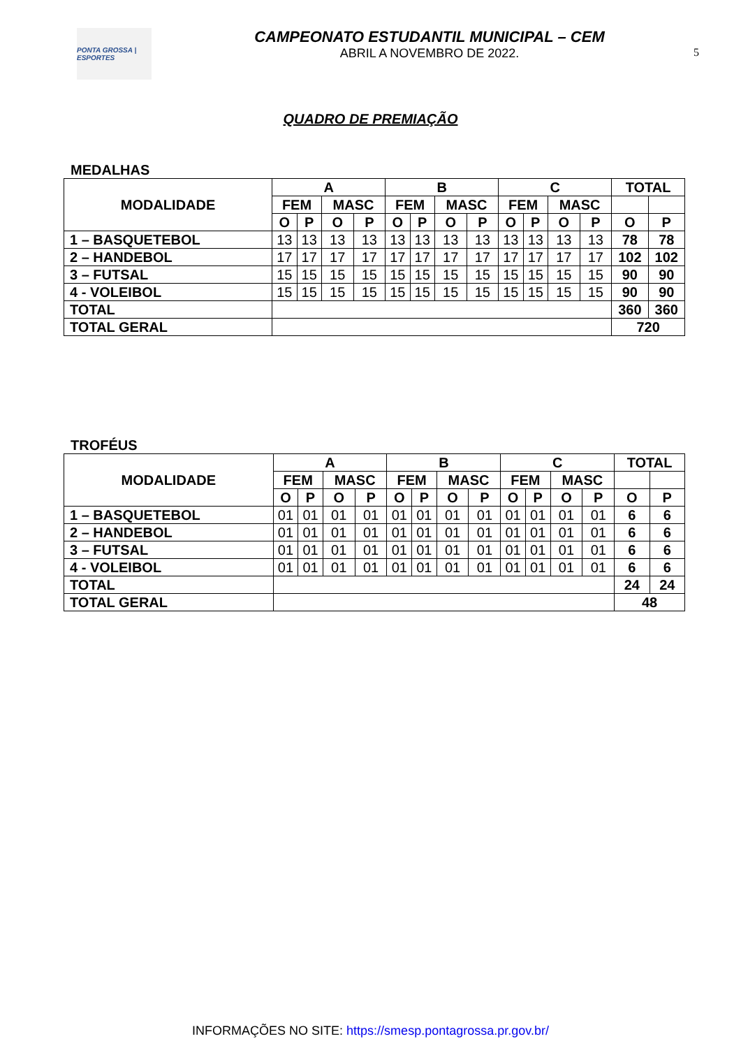PONTA GROSSA | ESPORTES
CAMPEONATO ESTUDANTIL MUNICIPAL – CEM
ABRIL A NOVEMBRO DE 2022.
5
QUADRO DE PREMIAÇÃO
MEDALHAS
| MODALIDADE | A | | | | B | | | | C | | | | TOTAL | |
| --- | --- | --- | --- | --- | --- | --- | --- | --- | --- | --- | --- | --- | --- | --- |
| | FEM | | MASC | | FEM | | MASC | | FEM | | MASC | | | |
| | O | P | O | P | O | P | O | P | O | P | O | P | O | P |
| 1 – BASQUETEBOL | 13 | 13 | 13 | 13 | 13 | 13 | 13 | 13 | 13 | 13 | 13 | 13 | 78 | 78 |
| 2 – HANDEBOL | 17 | 17 | 17 | 17 | 17 | 17 | 17 | 17 | 17 | 17 | 17 | 17 | 102 | 102 |
| 3 – FUTSAL | 15 | 15 | 15 | 15 | 15 | 15 | 15 | 15 | 15 | 15 | 15 | 15 | 90 | 90 |
| 4 - VOLEIBOL | 15 | 15 | 15 | 15 | 15 | 15 | 15 | 15 | 15 | 15 | 15 | 15 | 90 | 90 |
| TOTAL | | | | | | | | | | | | | 360 | 360 |
| TOTAL GERAL | | | | | | | | | | | | | 720 | |
TROFÉUS
| MODALIDADE | A | | | | B | | | | C | | | | TOTAL | |
| --- | --- | --- | --- | --- | --- | --- | --- | --- | --- | --- | --- | --- | --- | --- |
| | FEM | | MASC | | FEM | | MASC | | FEM | | MASC | | | |
| | O | P | O | P | O | P | O | P | O | P | O | P | O | P |
| 1 – BASQUETEBOL | 01 | 01 | 01 | 01 | 01 | 01 | 01 | 01 | 01 | 01 | 01 | 01 | 6 | 6 |
| 2 – HANDEBOL | 01 | 01 | 01 | 01 | 01 | 01 | 01 | 01 | 01 | 01 | 01 | 01 | 6 | 6 |
| 3 – FUTSAL | 01 | 01 | 01 | 01 | 01 | 01 | 01 | 01 | 01 | 01 | 01 | 01 | 6 | 6 |
| 4 - VOLEIBOL | 01 | 01 | 01 | 01 | 01 | 01 | 01 | 01 | 01 | 01 | 01 | 01 | 6 | 6 |
| TOTAL | | | | | | | | | | | | | 24 | 24 |
| TOTAL GERAL | | | | | | | | | | | | | 48 | |
INFORMAÇÕES NO SITE: https://smesp.pontagrossa.pr.gov.br/